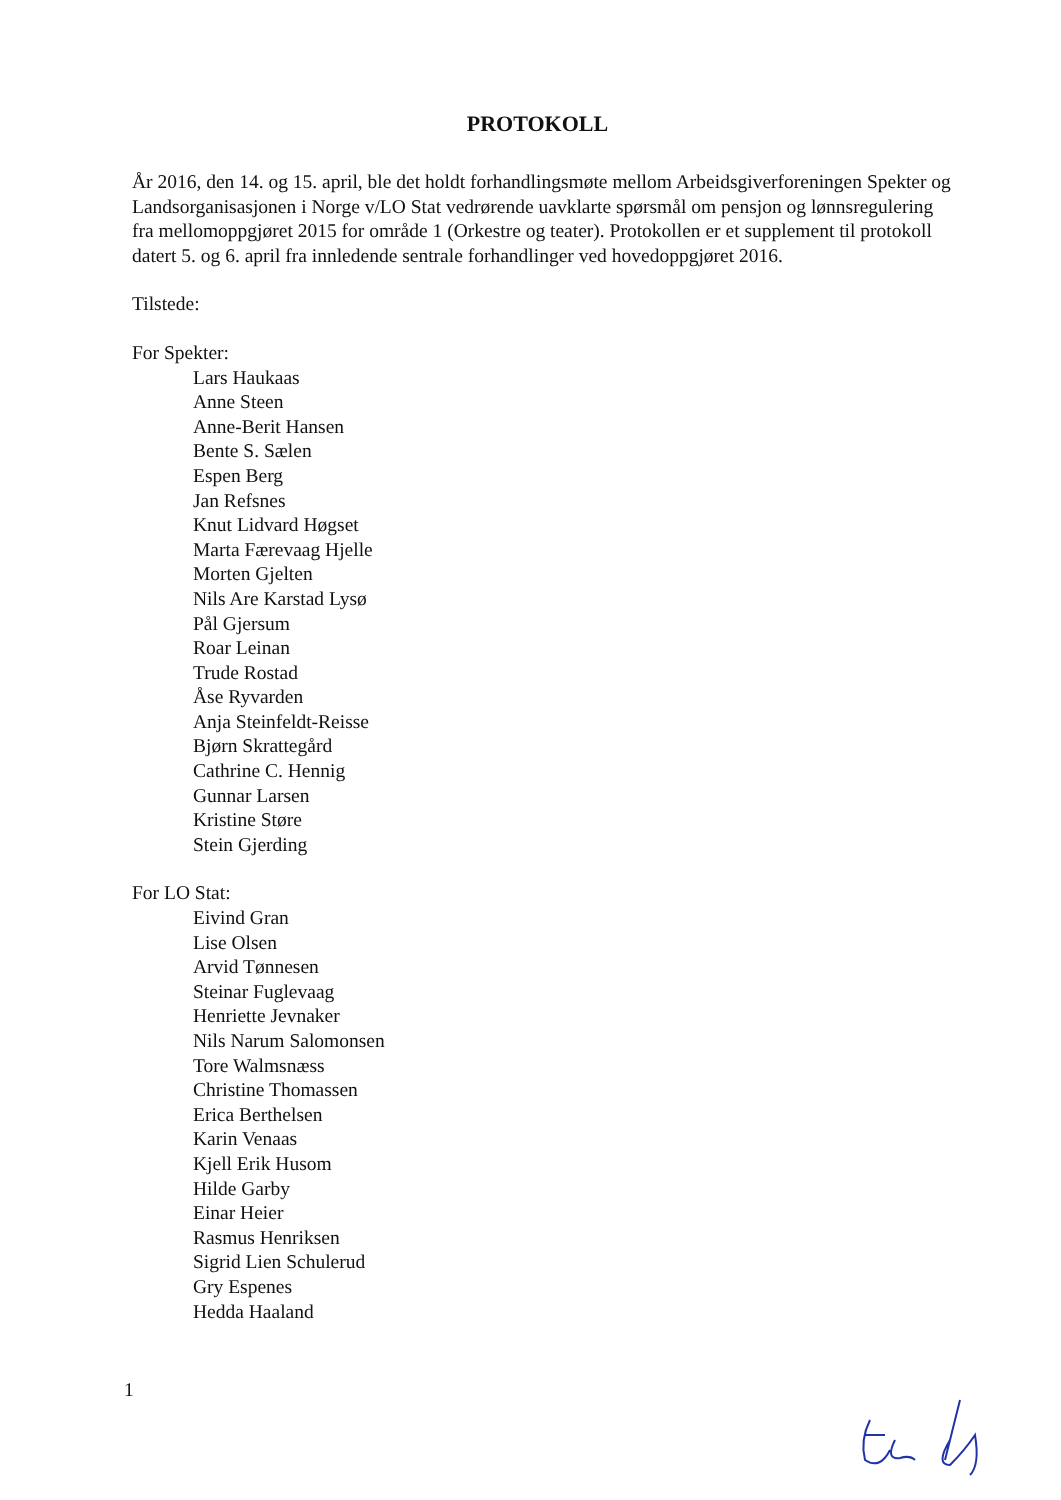PROTOKOLL
År 2016, den 14. og 15. april, ble det holdt forhandlingsmøte mellom Arbeidsgiverforeningen Spekter og Landsorganisasjonen i Norge v/LO Stat vedrørende uavklarte spørsmål om pensjon og lønnsregulering fra mellomoppgjøret 2015 for område 1 (Orkestre og teater). Protokollen er et supplement til protokoll datert 5. og 6. april fra innledende sentrale forhandlinger ved hovedoppgjøret 2016.
Tilstede:
For Spekter:
Lars Haukaas
Anne Steen
Anne-Berit Hansen
Bente S. Sælen
Espen Berg
Jan Refsnes
Knut Lidvard Høgset
Marta Færevaag Hjelle
Morten Gjelten
Nils Are Karstad Lysø
Pål Gjersum
Roar Leinan
Trude Rostad
Åse Ryvarden
Anja Steinfeldt-Reisse
Bjørn Skrattegård
Cathrine C. Hennig
Gunnar Larsen
Kristine Støre
Stein Gjerding
For LO Stat:
Eivind Gran
Lise Olsen
Arvid Tønnesen
Steinar Fuglevaag
Henriette Jevnaker
Nils Narum Salomonsen
Tore Walmsnæss
Christine Thomassen
Erica Berthelsen
Karin Venaas
Kjell Erik Husom
Hilde Garby
Einar Heier
Rasmus Henriksen
Sigrid Lien Schulerud
Gry Espenes
Hedda Haaland
1